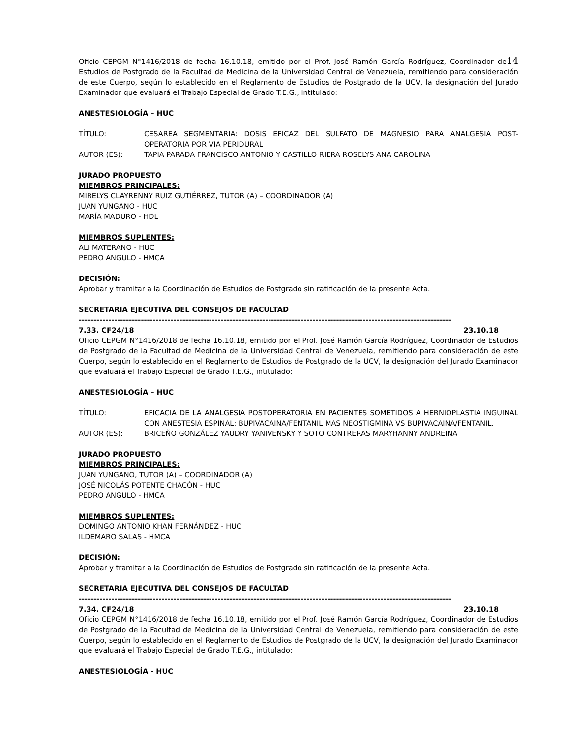Oficio CEPGM N°1416/2018 de fecha 16.10.18, emitido por el Prof. José Ramón García Rodríguez, Coordinador de14 Estudios de Postgrado de la Facultad de Medicina de la Universidad Central de Venezuela, remitiendo para consideración de este Cuerpo, según lo establecido en el Reglamento de Estudios de Postgrado de la UCV, la designación del Jurado Examinador que evaluará el Trabajo Especial de Grado T.E.G., intitulado:
ANESTESIOLOGÍA – HUC
TÍTULO: CESAREA SEGMENTARIA: DOSIS EFICAZ DEL SULFATO DE MAGNESIO PARA ANALGESIA POST-OPERATORIA POR VIA PERIDURAL
AUTOR (ES): TAPIA PARADA FRANCISCO ANTONIO Y CASTILLO RIERA ROSELYS ANA CAROLINA
JURADO PROPUESTO
MIEMBROS PRINCIPALES:
MIRELYS CLAYRENNY RUIZ GUTIÉRREZ, TUTOR (A) – COORDINADOR (A)
JUAN YUNGANO - HUC
MARÍA MADURO - HDL
MIEMBROS SUPLENTES:
ALI MATERANO - HUC
PEDRO ANGULO - HMCA
DECISIÓN:
Aprobar y tramitar a la Coordinación de Estudios de Postgrado sin ratificación de la presente Acta.
SECRETARIA EJECUTIVA DEL CONSEJOS DE FACULTAD
------------------------------------------------------------------------------------------------------------------------------
7.33. CF24/18 23.10.18
Oficio CEPGM N°1416/2018 de fecha 16.10.18, emitido por el Prof. José Ramón García Rodríguez, Coordinador de Estudios de Postgrado de la Facultad de Medicina de la Universidad Central de Venezuela, remitiendo para consideración de este Cuerpo, según lo establecido en el Reglamento de Estudios de Postgrado de la UCV, la designación del Jurado Examinador que evaluará el Trabajo Especial de Grado T.E.G., intitulado:
ANESTESIOLOGÍA – HUC
TÍTULO: EFICACIA DE LA ANALGESIA POSTOPERATORIA EN PACIENTES SOMETIDOS A HERNIOPLASTIA INGUINAL CON ANESTESIA ESPINAL: BUPIVACAINA/FENTANIL MAS NEOSTIGMINA VS BUPIVACAINA/FENTANIL.
AUTOR (ES): BRICEÑO GONZÁLEZ YAUDRY YANIVENSKY Y SOTO CONTRERAS MARYHANNY ANDREINA
JURADO PROPUESTO
MIEMBROS PRINCIPALES:
JUAN YUNGANO, TUTOR (A) – COORDINADOR (A)
JOSÉ NICOLÁS POTENTE CHACÓN - HUC
PEDRO ANGULO - HMCA
MIEMBROS SUPLENTES:
DOMINGO ANTONIO KHAN FERNÁNDEZ - HUC
ILDEMARO SALAS - HMCA
DECISIÓN:
Aprobar y tramitar a la Coordinación de Estudios de Postgrado sin ratificación de la presente Acta.
SECRETARIA EJECUTIVA DEL CONSEJOS DE FACULTAD
------------------------------------------------------------------------------------------------------------------------------
7.34. CF24/18 23.10.18
Oficio CEPGM N°1416/2018 de fecha 16.10.18, emitido por el Prof. José Ramón García Rodríguez, Coordinador de Estudios de Postgrado de la Facultad de Medicina de la Universidad Central de Venezuela, remitiendo para consideración de este Cuerpo, según lo establecido en el Reglamento de Estudios de Postgrado de la UCV, la designación del Jurado Examinador que evaluará el Trabajo Especial de Grado T.E.G., intitulado:
ANESTESIOLOGÍA - HUC